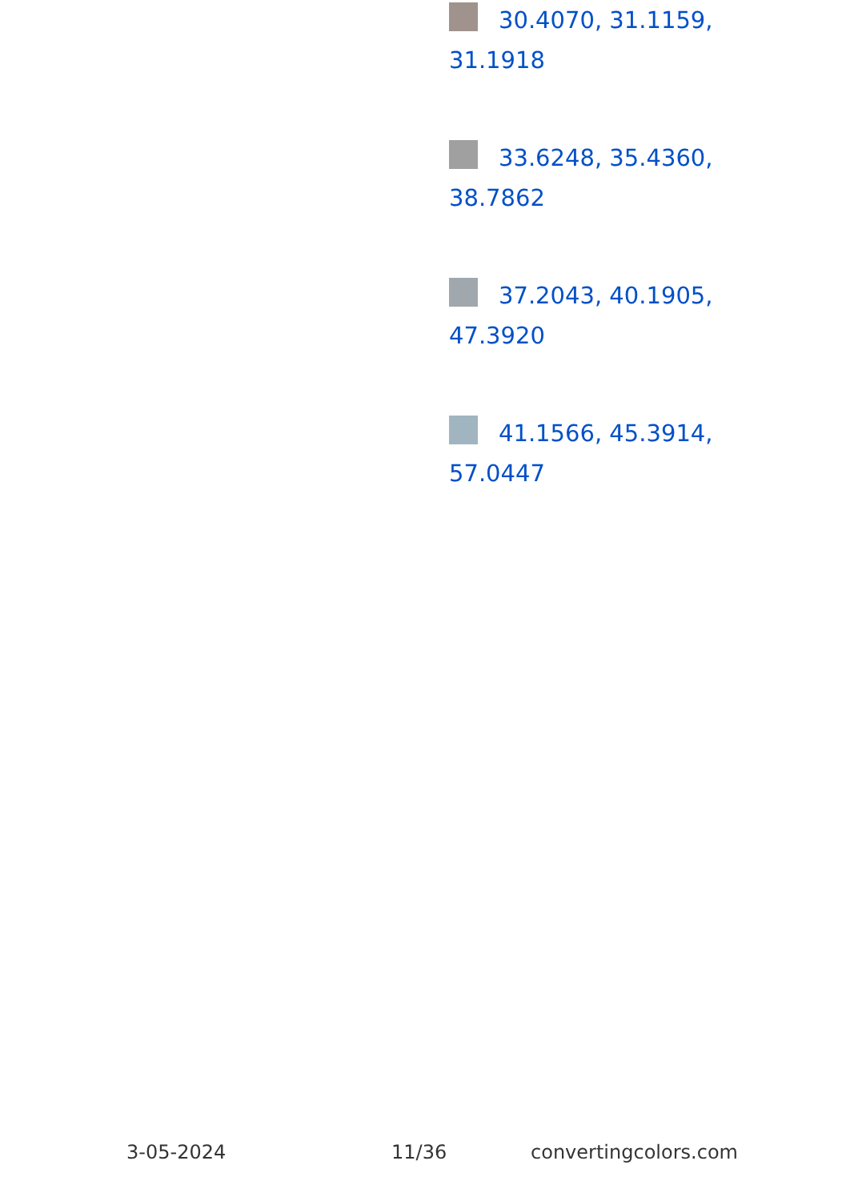30.4070, 31.1159, 31.1918
33.6248, 35.4360, 38.7862
37.2043, 40.1905, 47.3920
41.1566, 45.3914, 57.0447
3-05-2024 11/36 convertingcolors.com